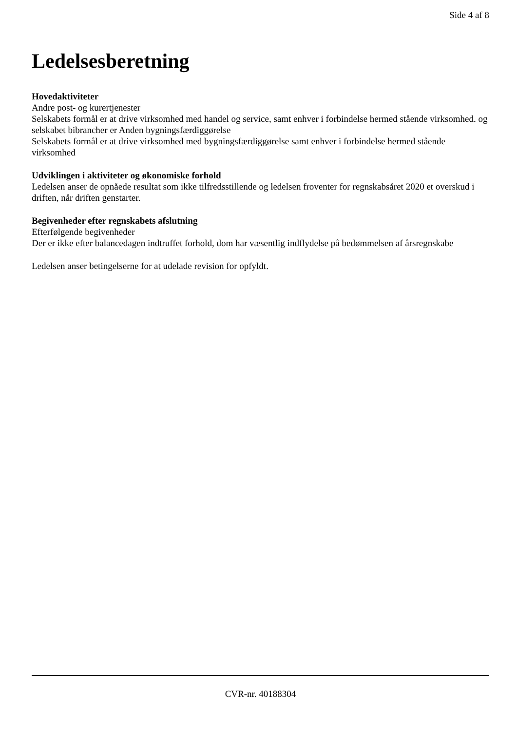Side 4 af 8
Ledelsesberetning
Hovedaktiviteter
Andre post- og kurertjenester
Selskabets formål er at drive virksomhed med handel og service, samt enhver i forbindelse hermed stående virksomhed. og selskabet bibrancher er Anden bygningsfærdiggørelse
Selskabets formål er at drive virksomhed med bygningsfærdiggørelse samt enhver i forbindelse hermed stående virksomhed
Udviklingen i aktiviteter og økonomiske forhold
Ledelsen anser de opnåede resultat som ikke tilfredsstillende og ledelsen froventer for regnskabsåret 2020 et overskud i driften, når driften genstarter.
Begivenheder efter regnskabets afslutning
Efterfølgende begivenheder
Der er ikke efter balancedagen indtruffet forhold, dom har væsentlig indflydelse på bedømmelsen af årsregnskabe
Ledelsen anser betingelserne for at udelade revision for opfyldt.
CVR-nr. 40188304